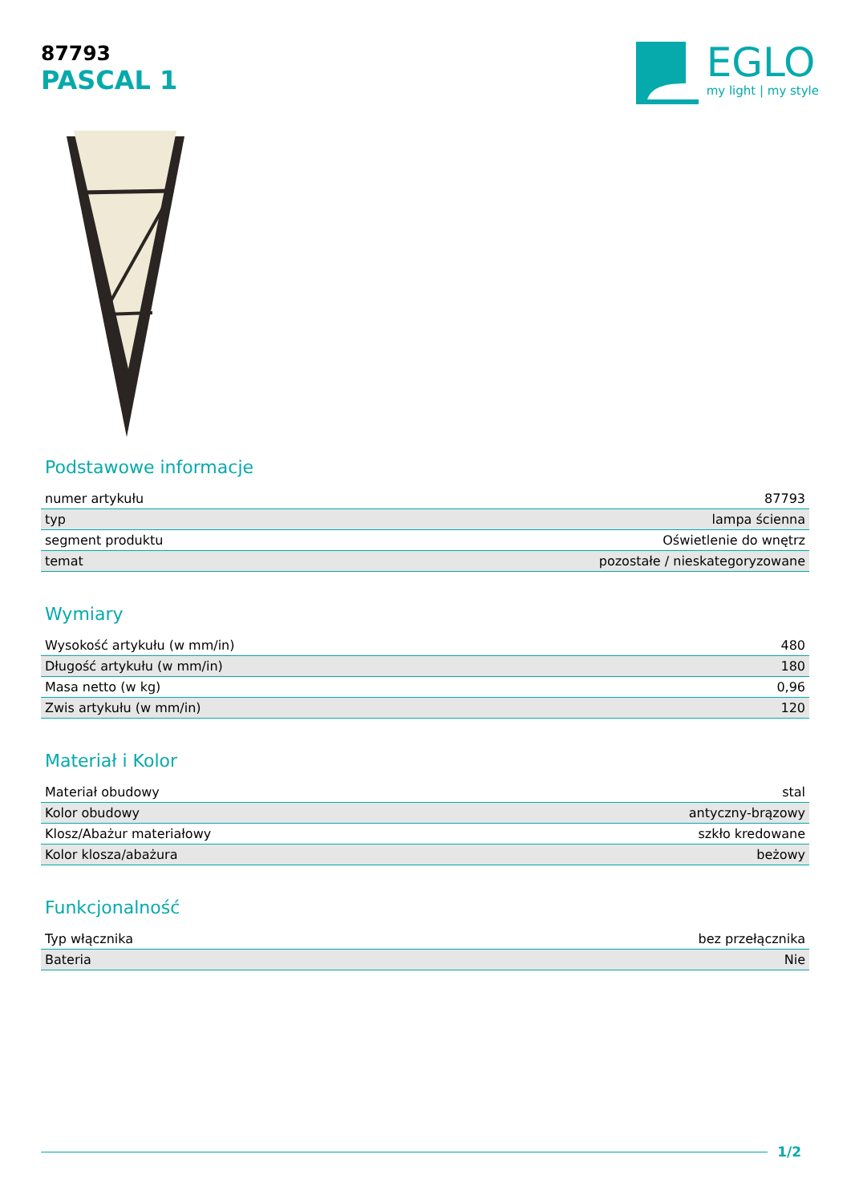87793
PASCAL 1
EGLO
my light | my style
Podstawowe informacje
| numer artykułu | 87793 |
| typ | lampa ścienna |
| segment produktu | Oświetlenie do wnętrz |
| temat | pozostałe / nieskategoryzowane |
Wymiary
| Wysokość artykułu (w mm/in) | 480 |
| Długość artykułu (w mm/in) | 180 |
| Masa netto (w kg) | 0,96 |
| Zwis artykułu (w mm/in) | 120 |
Materiał i Kolor
| Materiał obudowy | stal |
| Kolor obudowy | antyczny-brązowy |
| Klosz/Abażur materiałowy | szkło kredowane |
| Kolor klosza/abażura | beżowy |
Funkcjonalność
| Typ włącznika | bez przełącznika |
| Bateria | Nie |
1/2